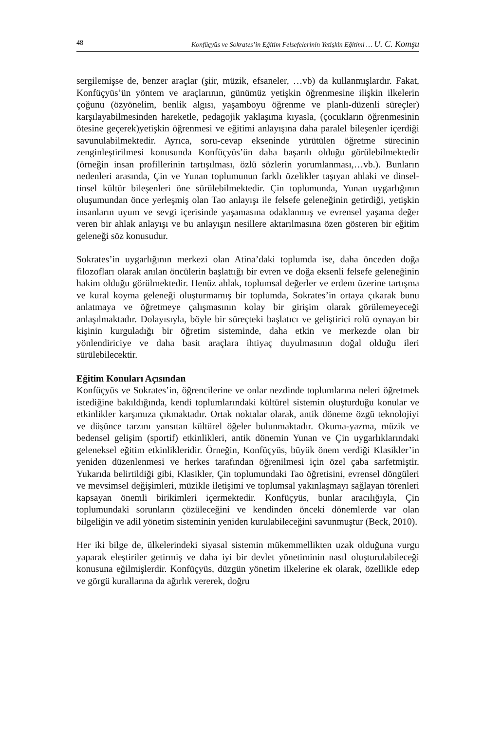48 Konfüçyüs ve Sokrates’in Eğitim Felsefelerinin Yetişkin Eğitimi … U. C. Komşu
sergilemişse de, benzer araçlar (şiir, müzik, efsaneler, …vb) da kullanmışlardır. Fakat, Konfüçyüs’ün yöntem ve araçlarının, günümüz yetişkin öğrenmesine ilişkin ilkelerin çoğunu (özyönelim, benlik algısı, yaşamboyu öğrenme ve planlı-düzenli süreçler) karşılayabilmesinden hareketle, pedagojik yaklaşıma kıyasla, (çocukların öğrenmesinin ötesine geçerek)yetişkin öğrenmesi ve eğitimi anlayışına daha paralel bileşenler içerdiği savunulabilmektedir. Ayrıca, soru-cevap ekseninde yürütülen öğretme sürecinin zenginleştirilmesi konusunda Konfüçyüs’ün daha başarılı olduğu görülebilmektedir (örneğin insan profillerinin tartışılması, özlü sözlerin yorumlanması,…vb.). Bunların nedenleri arasında, Çin ve Yunan toplumunun farklı özelikler taşıyan ahlaki ve dinsel-tinsel kültür bileşenleri öne sürülebilmektedir. Çin toplumunda, Yunan uygarlığının oluşumundan önce yerleşmiş olan Tao anlayışı ile felsefe geleneğinin getirdiği, yetişkin insanların uyum ve sevgi içerisinde yaşamasına odaklanmış ve evrensel yaşama değer veren bir ahlak anlayışı ve bu anlayışın nesillere aktarılmasına özen gösteren bir eğitim geleneği söz konusudur.
Sokrates’in uygarlığının merkezi olan Atina’daki toplumda ise, daha önceden doğa filozofları olarak anılan öncülerin başlattığı bir evren ve doğa eksenli felsefe geleneğinin hakim olduğu görülmektedir. Henüz ahlak, toplumsal değerler ve erdem üzerine tartışma ve kural koyma geleneği oluşturmamış bir toplumda, Sokrates’in ortaya çıkarak bunu anlatmaya ve öğretmeye çalışmasının kolay bir girişim olarak görülemeyeceği anlaşılmaktadır. Dolayısıyla, böyle bir süreçteki başlatıcı ve geliştirici rolü oynayan bir kişinin kurguladığı bir öğretim sisteminde, daha etkin ve merkezde olan bir yönlendiriciye ve daha basit araçlara ihtiyaç duyulmasının doğal olduğu ileri sürülebilecektir.
Eğitim Konuları Açısından
Konfüçyüs ve Sokrates’in, öğrencilerine ve onlar nezdinde toplumlarına neleri öğretmek istediğine bakıldığında, kendi toplumlarındaki kültürel sistemin oluşturduğu konular ve etkinlikler karşımıza çıkmaktadır. Ortak noktalar olarak, antik döneme özgü teknolojiyi ve düşünce tarzını yansıtan kültürel öğeler bulunmaktadır. Okuma-yazma, müzik ve bedensel gelişim (sportif) etkinlikleri, antik dönemin Yunan ve Çin uygarlıklarındaki geleneksel eğitim etkinlikleridir. Örneğin, Konfüçyüs, büyük önem verdiği Klasikler’in yeniden düzenlenmesi ve herkes tarafından öğrenilmesi için özel çaba sarfetmiştir. Yukarıda belirtildiği gibi, Klasikler, Çin toplumundaki Tao öğretisini, evrensel döngüleri ve mevsimsel değişimleri, müzikle iletişimi ve toplumsal yakınlaşmayı sağlayan törenleri kapsayan önemli birikimleri içermektedir. Konfüçyüs, bunlar aracılığıyla, Çin toplumundaki sorunların çözüleceğini ve kendinden önceki dönemlerde var olan bilgeliğin ve adil yönetim sisteminin yeniden kurulabileceğini savunmuştur (Beck, 2010).
Her iki bilge de, ülkelerindeki siyasal sistemin mükemmellikten uzak olduğuna vurgu yaparak eleştiriler getirmiş ve daha iyi bir devlet yönetiminin nasıl oluşturulabileceği konusuna eğilmişlerdir. Konfüçyüs, düzgün yönetim ilkelerine ek olarak, özellikle edep ve görgü kurallarına da ağırlık vererek, doğru